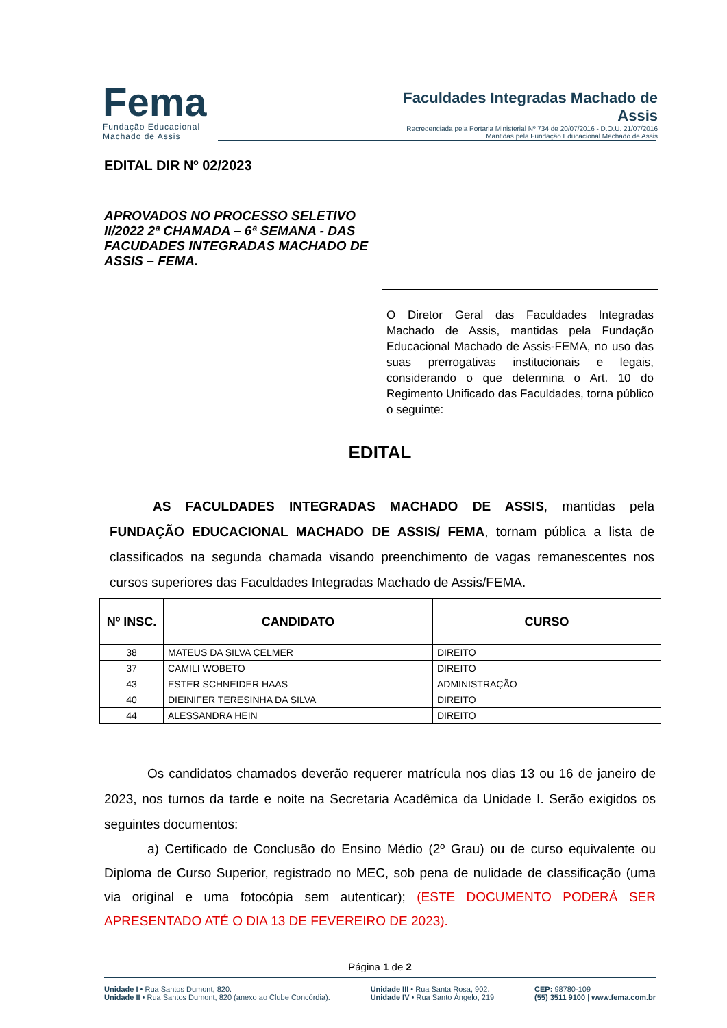Fema
Fundação Educacional
Machado de Assis
Faculdades Integradas Machado de Assis
Recredenciada pela Portaria Ministerial Nº 734 de 20/07/2016 - D.O.U. 21/07/2016
Mantidas pela Fundação Educacional Machado de Assis
EDITAL DIR Nº 02/2023
APROVADOS NO PROCESSO SELETIVO II/2022 2ª CHAMADA – 6ª SEMANA - DAS FACUDADES INTEGRADAS MACHADO DE ASSIS – FEMA.
O Diretor Geral das Faculdades Integradas Machado de Assis, mantidas pela Fundação Educacional Machado de Assis-FEMA, no uso das suas prerrogativas institucionais e legais, considerando o que determina o Art. 10 do Regimento Unificado das Faculdades, torna público o seguinte:
EDITAL
AS FACULDADES INTEGRADAS MACHADO DE ASSIS, mantidas pela FUNDAÇÃO EDUCACIONAL MACHADO DE ASSIS/ FEMA, tornam pública a lista de classificados na segunda chamada visando preenchimento de vagas remanescentes nos cursos superiores das Faculdades Integradas Machado de Assis/FEMA.
| Nº INSC. | CANDIDATO | CURSO |
| --- | --- | --- |
| 38 | MATEUS DA SILVA CELMER | DIREITO |
| 37 | CAMILI WOBETO | DIREITO |
| 43 | ESTER SCHNEIDER HAAS | ADMINISTRAÇÃO |
| 40 | DIEINIFER TERESINHA DA SILVA | DIREITO |
| 44 | ALESSANDRA HEIN | DIREITO |
Os candidatos chamados deverão requerer matrícula nos dias 13 ou 16 de janeiro de 2023, nos turnos da tarde e noite na Secretaria Acadêmica da Unidade I. Serão exigidos os seguintes documentos:
a) Certificado de Conclusão do Ensino Médio (2º Grau) ou de curso equivalente ou Diploma de Curso Superior, registrado no MEC, sob pena de nulidade de classificação (uma via original e uma fotocópia sem autenticar); (ESTE DOCUMENTO PODERÁ SER APRESENTADO ATÉ O DIA 13 DE FEVEREIRO DE 2023).
Página 1 de 2
Unidade I • Rua Santos Dumont, 820.
Unidade II • Rua Santos Dumont, 820 (anexo ao Clube Concórdia).
Unidade III • Rua Santa Rosa, 902.
Unidade IV • Rua Santo Ângelo, 219
CEP: 98780-109
(55) 3511 9100 | www.fema.com.br